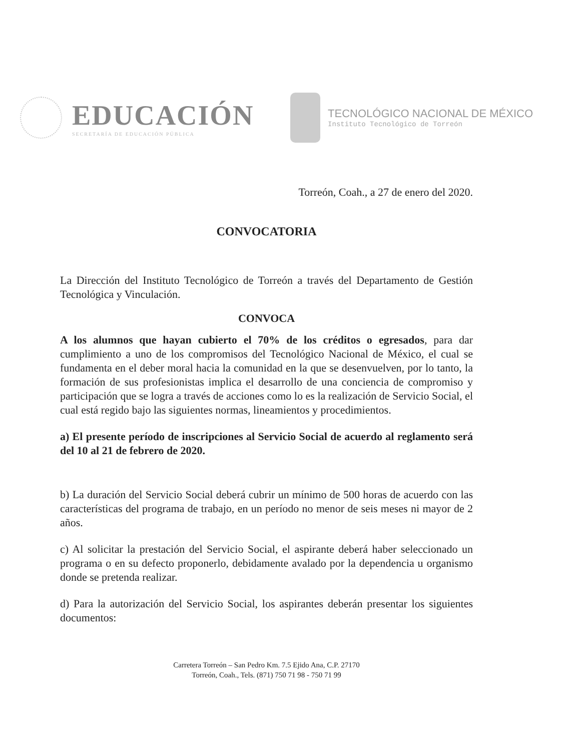EDUCACIÓN
SECRETARÍA DE EDUCACIÓN PÚBLICA
TECNOLÓGICO NACIONAL DE MÉXICO
Instituto Tecnológico de Torreón
Torreón, Coah., a 27 de enero del 2020.
CONVOCATORIA
La Dirección del Instituto Tecnológico de Torreón a través del Departamento de Gestión Tecnológica y Vinculación.
CONVOCA
A los alumnos que hayan cubierto el 70% de los créditos o egresados, para dar cumplimiento a uno de los compromisos del Tecnológico Nacional de México, el cual se fundamenta en el deber moral hacia la comunidad en la que se desenvuelven, por lo tanto, la formación de sus profesionistas implica el desarrollo de una conciencia de compromiso y participación que se logra a través de acciones como lo es la realización de Servicio Social, el cual está regido bajo las siguientes normas, lineamientos y procedimientos.
a) El presente período de inscripciones al Servicio Social de acuerdo al reglamento será del 10 al 21 de febrero de 2020.
b) La duración del Servicio Social deberá cubrir un mínimo de 500 horas de acuerdo con las características del programa de trabajo, en un período no menor de seis meses ni mayor de 2 años.
c) Al solicitar la prestación del Servicio Social, el aspirante deberá haber seleccionado un programa o en su defecto proponerlo, debidamente avalado por la dependencia u organismo donde se pretenda realizar.
d) Para la autorización del Servicio Social, los aspirantes deberán presentar los siguientes documentos:
Carretera Torreón – San Pedro Km. 7.5 Ejido Ana, C.P. 27170
Torreón, Coah., Tels. (871) 750 71 98 - 750 71 99